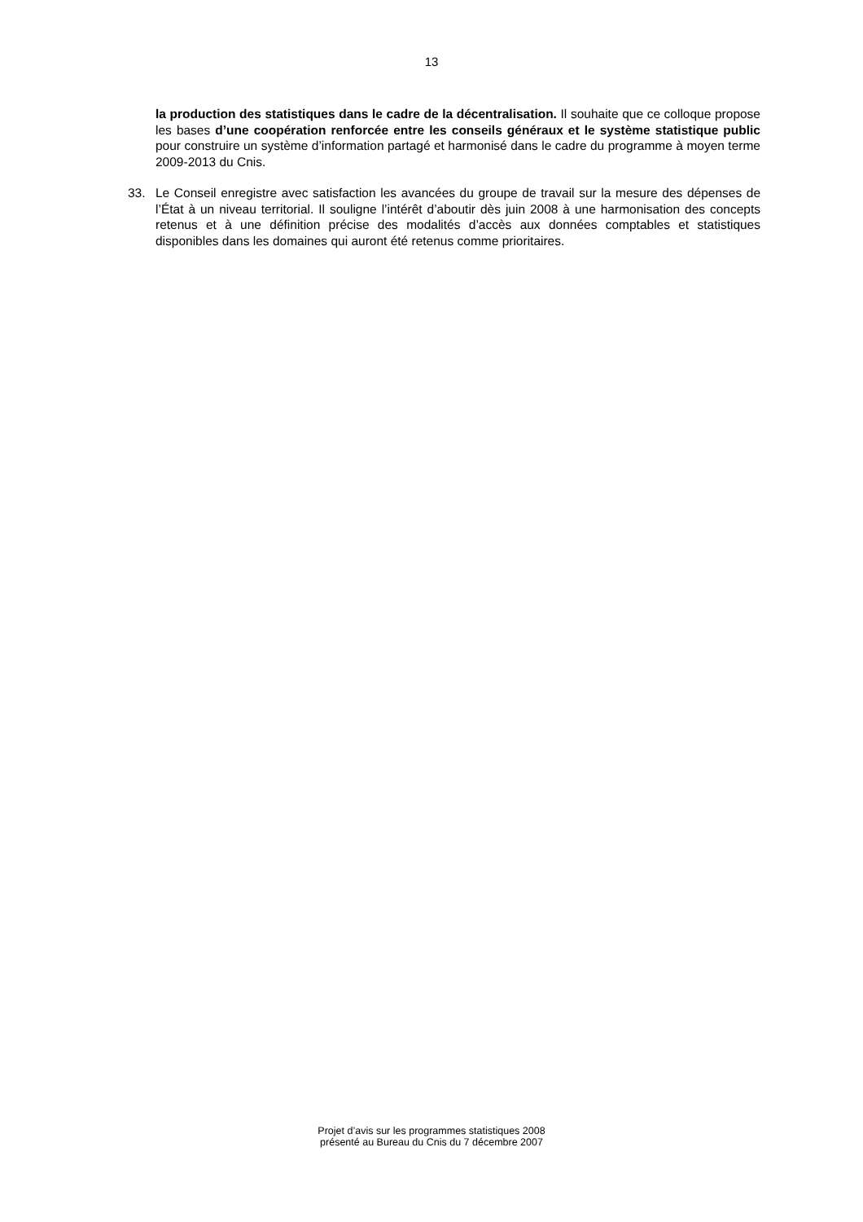13
la production des statistiques dans le cadre de la décentralisation. Il souhaite que ce colloque propose les bases d’une coopération renforcée entre les conseils généraux et le système statistique public pour construire un système d’information partagé et harmonisé dans le cadre du programme à moyen terme 2009-2013 du Cnis.
33. Le Conseil enregistre avec satisfaction les avancées du groupe de travail sur la mesure des dépenses de l’État à un niveau territorial. Il souligne l’intérêt d’aboutir dès juin 2008 à une harmonisation des concepts retenus et à une définition précise des modalités d’accès aux données comptables et statistiques disponibles dans les domaines qui auront été retenus comme prioritaires.
Projet d’avis sur les programmes statistiques 2008
présenté au Bureau du Cnis du 7 décembre 2007